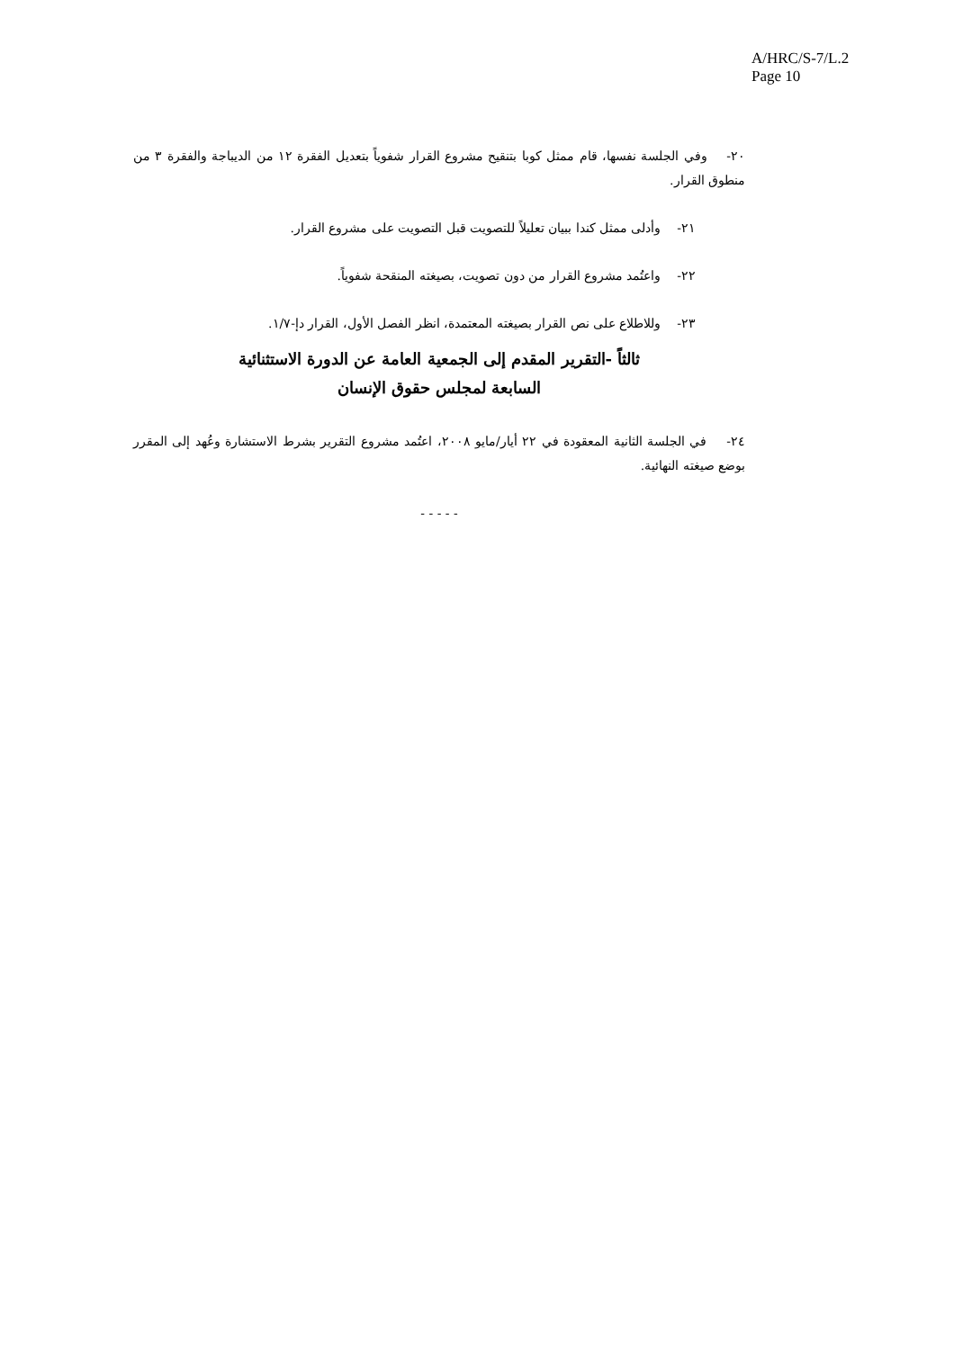A/HRC/S-7/L.2
Page 10
٢٠- وفي الجلسة نفسها، قام ممثل كوبا بتنقيح مشروع القرار شفوياً بتعديل الفقرة ١٢ من الديباجة والفقرة ٣ من منطوق القرار.
٢١- وأدلى ممثل كندا ببيان تعليلاً للتصويت قبل التصويت على مشروع القرار.
٢٢- واعتُمد مشروع القرار من دون تصويت، بصيغته المنقحة شفوياً.
٢٣- وللاطلاع على نص القرار بصيغته المعتمدة، انظر الفصل الأول، القرار دإ-١/٧.
ثالثاً -التقرير المقدم إلى الجمعية العامة عن الدورة الاستثنائية
السابعة لمجلس حقوق الإنسان
٢٤- في الجلسة الثانية المعقودة في ٢٢ أيار/مايو ٢٠٠٨، اعتُمد مشروع التقرير بشرط الاستشارة وعُهد إلى المقرر بوضع صيغته النهائية.
- - - - -